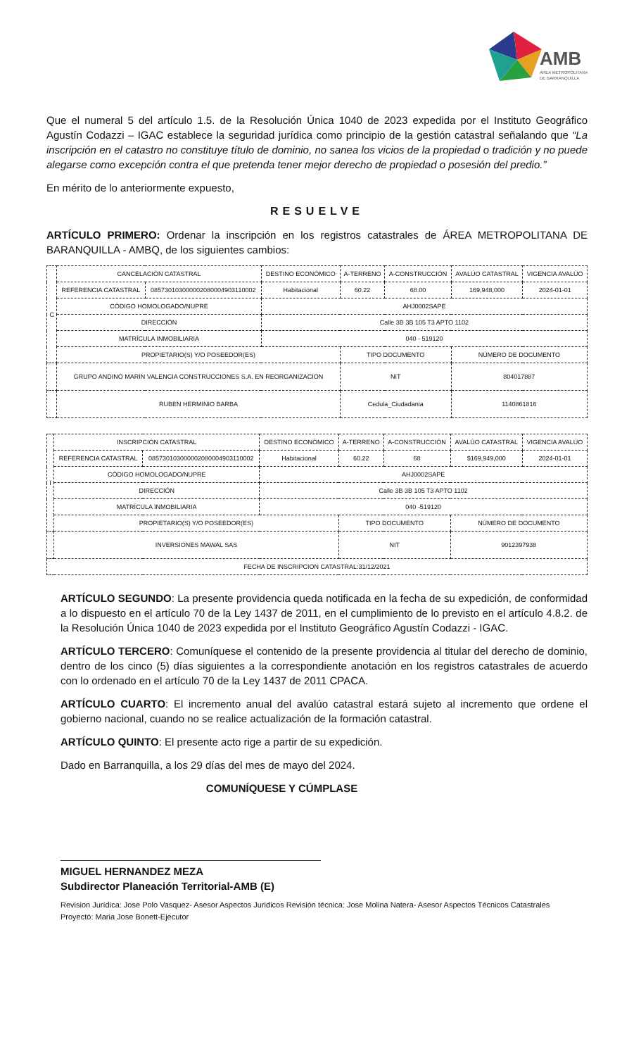AMB
AREA METROPOLITANA
DE BARRANQUILLA
Que el numeral 5 del artículo 1.5. de la Resolución Única 1040 de 2023 expedida por el Instituto Geográfico Agustín Codazzi – IGAC establece la seguridad jurídica como principio de la gestión catastral señalando que “La inscripción en el catastro no constituye título de dominio, no sanea los vicios de la propiedad o tradición y no puede alegarse como excepción contra el que pretenda tener mejor derecho de propiedad o posesión del predio.”
En mérito de lo anteriormente expuesto,
RESUELVE
ARTÍCULO PRIMERO: Ordenar la inscripción en los registros catastrales de ÁREA METROPOLITANA DE BARANQUILLA - AMBQ, de los siguientes cambios:
| C | CANCELACIÓN CATASTRAL | | DESTINO ECONÓMICO | A-TERRENO | A-CONSTRUCCIÓN | AVALÚO CATASTRAL | VIGENCIA AVALÚO |
| | REFERENCIA CATASTRAL | 085730103000002080004903110002 | Habitacional | 60.22 | 68.00 | 169,948,000 | 2024-01-01 |
| | CÓDIGO HOMOLOGADO/NUPRE | | AHJ0002SAPE | | | | |
| | DIRECCIÓN | | Calle 3B 3B 105 T3 APTO 1102 | | | | |
| | MATRÍCULA INMOBILIARIA | | 040 - 519120 | | | | |
| | PROPIETARIO(S) Y/O POSEEDOR(ES) | | | TIPO DOCUMENTO | | NÚMERO DE DOCUMENTO | |
| | GRUPO ANDINO MARIN VALENCIA CONSTRUCCIONES S.A. EN REORGANIZACION | | | NIT | | 804017887 | |
| | RUBEN HERMINIO BARBA | | | Cedula_Ciudadania | | 1140861816 | |
| I | INSCRIPCIÓN CATASTRAL | | DESTINO ECONÓMICO | A-TERRENO | A-CONSTRUCCIÓN | AVALÚO CATASTRAL | VIGENCIA AVALÚO |
| | REFERENCIA CATASTRAL | 085730103000002080004903110002 | Habitacional | 60.22 | 68 | $169,949,000 | 2024-01-01 |
| | CÓDIGO HOMOLOGADO/NUPRE | | AHJ0002SAPE | | | | |
| | DIRECCIÓN | | Calle 3B 3B 105 T3 APTO 1102 | | | | |
| | MATRÍCULA INMOBILIARIA | | 040 -519120 | | | | |
| | PROPIETARIO(S) Y/O POSEEDOR(ES) | | | TIPO DOCUMENTO | | NÚMERO DE DOCUMENTO | |
| | INVERSIONES MAWAL SAS | | | NIT | | 9012397938 | |
| FECHA DE INSCRIPCION CATASTRAL:31/12/2021 | | | | | | | |
ARTÍCULO SEGUNDO: La presente providencia queda notificada en la fecha de su expedición, de conformidad a lo dispuesto en el artículo 70 de la Ley 1437 de 2011, en el cumplimiento de lo previsto en el artículo 4.8.2. de la Resolución Única 1040 de 2023 expedida por el Instituto Geográfico Agustín Codazzi - IGAC.
ARTÍCULO TERCERO: Comuníquese el contenido de la presente providencia al titular del derecho de dominio, dentro de los cinco (5) días siguientes a la correspondiente anotación en los registros catastrales de acuerdo con lo ordenado en el artículo 70 de la Ley 1437 de 2011 CPACA.
ARTÍCULO CUARTO: El incremento anual del avalúo catastral estará sujeto al incremento que ordene el gobierno nacional, cuando no se realice actualización de la formación catastral.
ARTÍCULO QUINTO: El presente acto rige a partir de su expedición.
Dado en Barranquilla, a los 29 días del mes de mayo del 2024.
COMUNÍQUESE Y CÚMPLASE
MIGUEL HERNANDEZ MEZA
Subdirector Planeación Territorial-AMB (E)
Revision Jurídica: Jose Polo Vasquez- Asesor Aspectos Juridicos Revisión técnica: Jose Molina Natera- Asesor Aspectos Técnicos Catastrales
Proyectó: Maria Jose Bonett-Ejecutor